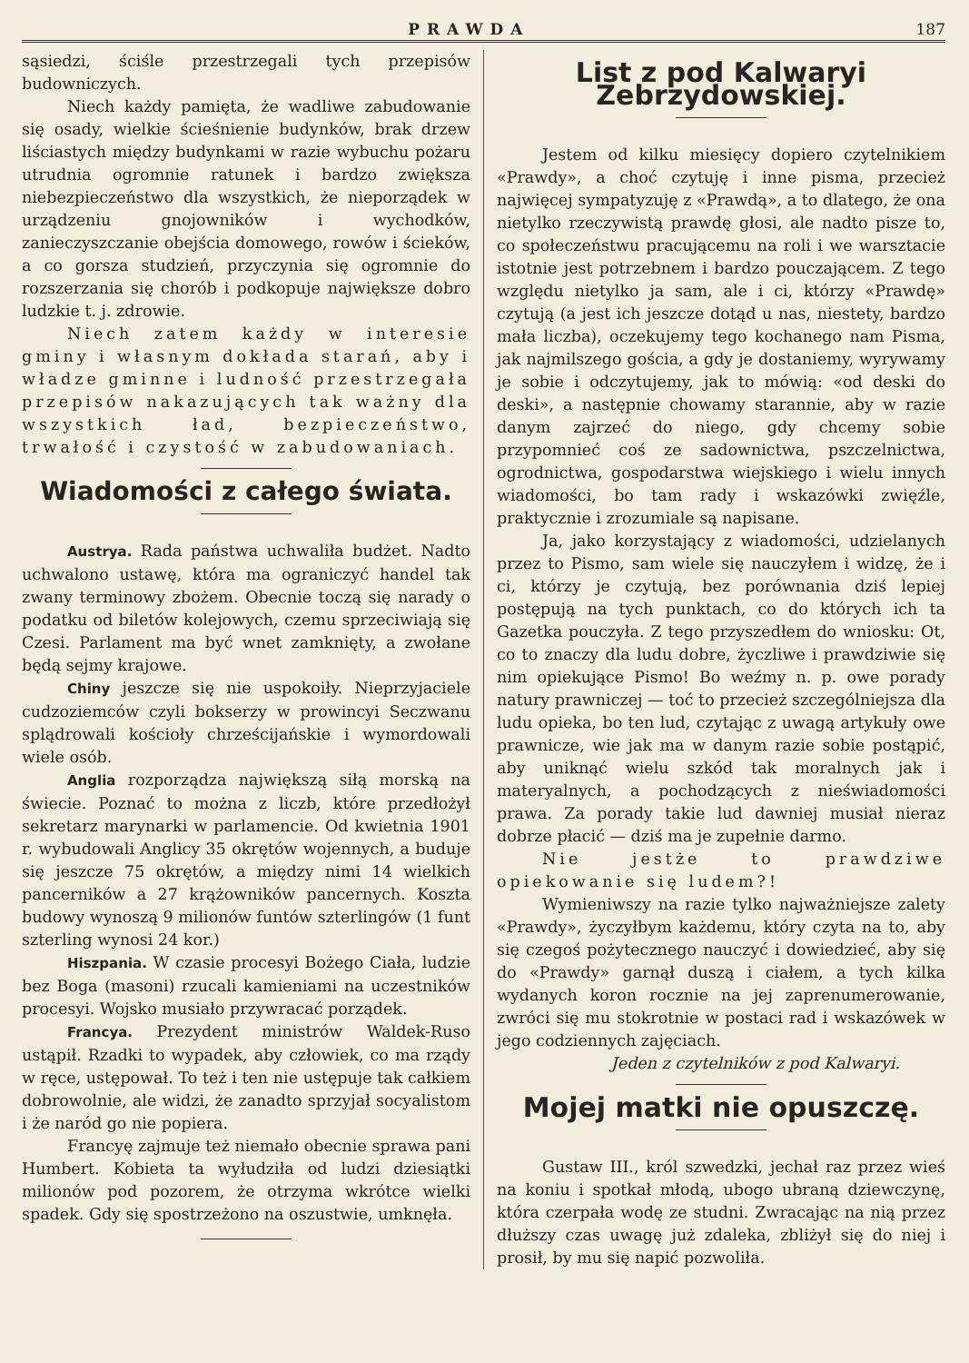PRAWDA 187
sąsiedzi, ściśle przestrzegali tych przepisów budowniczych.
Niech każdy pamięta, że wadliwe zabudowanie się osady, wielkie ścieśnienie budynków, brak drzew liściastych między budynkami w razie wybuchu pożaru utrudnia ogromnie ratunek i bardzo zwiększa niebezpieczeństwo dla wszystkich, że nieporządek w urządzeniu gnojowników i wychodków, zanieczyszczanie obejścia domowego, rowów i ścieków, a co gorsza studzień, przyczynia się ogromnie do rozszerzania się chorób i podkopuje największe dobro ludzkie t. j. zdrowie.
Niech zatem każdy w interesie gminy i własnym dokłada starań, aby i władze gminne i ludność przestrzegała przepisów nakazujących tak ważny dla wszystkich ład, bezpieczeństwo, trwałość i czystość w zabudowaniach.
Wiadomości z całego świata.
Austrya. Rada państwa uchwaliła budżet. Nadto uchwalono ustawę, która ma ograniczyć handel tak zwany terminowy zbożem. Obecnie toczą się narady o podatku od biletów kolejowych, czemu sprzeciwiają się Czesi. Parlament ma być wnet zamknięty, a zwołane będą sejmy krajowe.
Chiny jeszcze się nie uspokoiły. Nieprzyjaciele cudzoziemców czyli bokserzy w prowincyi Seczwanu splądrowali kościoły chrześcijańskie i wymordowali wiele osób.
Anglia rozporządza największą siłą morską na świecie. Poznać to można z liczb, które przedłożył sekretarz marynarki w parlamencie. Od kwietnia 1901 r. wybudowali Anglicy 35 okrętów wojennych, a buduje się jeszcze 75 okrętów, a między nimi 14 wielkich pancerników a 27 krążowników pancernych. Koszta budowy wynoszą 9 milionów funtów szterlingów (1 funt szterling wynosi 24 kor.)
Hiszpania. W czasie procesyi Bożego Ciała, ludzie bez Boga (masoni) rzucali kamieniami na uczestników procesyi. Wojsko musiało przywracać porządek.
Francya. Prezydent ministrów Waldek-Ruso ustąpił. Rzadki to wypadek, aby człowiek, co ma rządy w ręce, ustępował. To też i ten nie ustępuje tak całkiem dobrowolnie, ale widzi, że zanadto sprzyjał socyalistom i że naród go nie popiera.
Francyę zajmuje też niemało obecnie sprawa pani Humbert. Kobieta ta wyłudziła od ludzi dziesiątki milionów pod pozorem, że otrzyma wkrótce wielki spadek. Gdy się spostrzeżono na oszustwie, umknęła.
List z pod Kalwaryi Zebrzydowskiej.
Jestem od kilku miesięcy dopiero czytelnikiem «Prawdy», a choć czytuję i inne pisma, przecież najwięcej sympatyzuję z «Prawdą», a to dlatego, że ona nietylko rzeczywistą prawdę głosi, ale nadto pisze to, co społeczeństwu pracującemu na roli i we warsztacie istotnie jest potrzebnem i bardzo pouczającem. Z tego względu nietylko ja sam, ale i ci, którzy «Prawdę» czytują (a jest ich jeszcze dotąd u nas, niestety, bardzo mała liczba), oczekujemy tego kochanego nam Pisma, jak najmilszego gościa, a gdy je dostaniemy, wyrywamy je sobie i odczytujemy, jak to mówią: «od deski do deski», a następnie chowamy starannie, aby w razie danym zajrzeć do niego, gdy chcemy sobie przypomnieć coś ze sadownictwa, pszczelnictwa, ogrodnictwa, gospodarstwa wiejskiego i wielu innych wiadomości, bo tam rady i wskazówki zwięźle, praktycznie i zrozumiale są napisane.
Ja, jako korzystający z wiadomości, udzielanych przez to Pismo, sam wiele się nauczyłem i widzę, że i ci, którzy je czytują, bez porównania dziś lepiej postępują na tych punktach, co do których ich ta Gazetka pouczyła. Z tego przyszedłem do wniosku: Ot, co to znaczy dla ludu dobre, życzliwe i prawdziwie się nim opiekujące Pismo! Bo weźmy n. p. owe porady natury prawniczej — toć to przecież szczególniejsza dla ludu opieka, bo ten lud, czytając z uwagą artykuły owe prawnicze, wie jak ma w danym razie sobie postąpić, aby uniknąć wielu szkód tak moralnych jak i materyalnych, a pochodzących z nieświadomości prawa. Za porady takie lud dawniej musiał nieraz dobrze płacić — dziś ma je zupełnie darmo.
Nie jestże to prawdziwe opiekowanie się ludem?!
Wymieniwszy na razie tylko najważniejsze zalety «Prawdy», życzyłbym każdemu, który czyta na to, aby się czegoś pożytecznego nauczyć i dowiedzieć, aby się do «Prawdy» garnął duszą i ciałem, a tych kilka wydanych koron rocznie na jej zaprenumerowanie, zwróci się mu stokrotnie w postaci rad i wskazówek w jego codziennych zajęciach.
Jeden z czytelników z pod Kalwaryi.
Mojej matki nie opuszczę.
Gustaw III., król szwedzki, jechał raz przez wieś na koniu i spotkał młodą, ubogo ubraną dziewczynę, która czerpała wodę ze studni. Zwracając na nią przez dłuższy czas uwagę już zdaleka, zbliżył się do niej i prosił, by mu się napić pozwoliła.